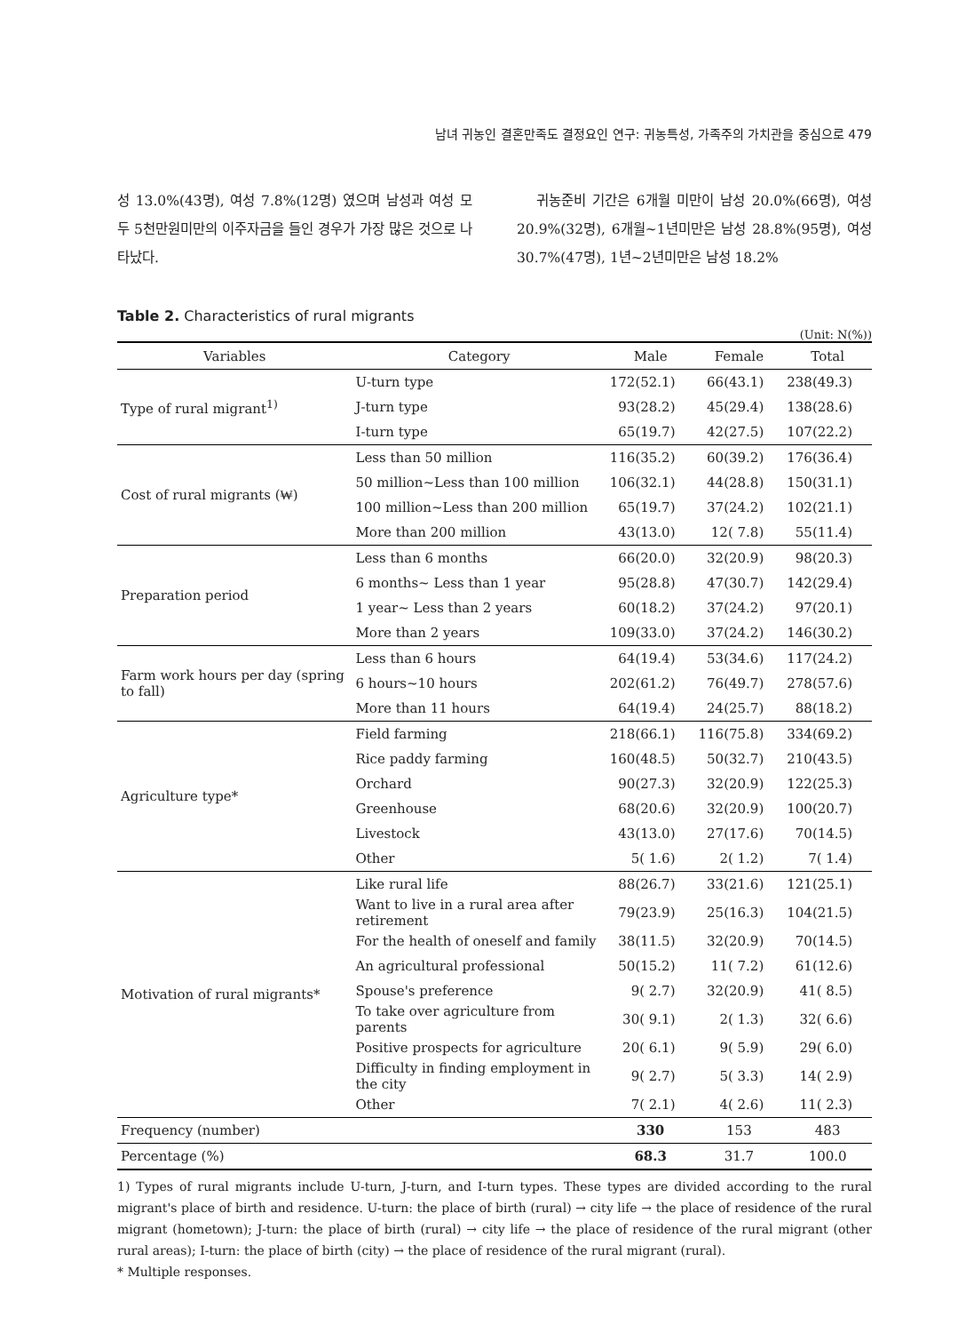남녀 귀농인 결혼만족도 결정요인 연구: 귀농특성, 가족주의 가치관을 중심으로 479
성 13.0%(43명), 여성 7.8%(12명) 였으며 남성과 여성 모두 5천만원미만의 이주자금을 들인 경우가 가장 많은 것으로 나타났다.
귀농준비 기간은 6개월 미만이 남성 20.0%(66명), 여성 20.9%(32명), 6개월~1년미만은 남성 28.8%(95명), 여성 30.7%(47명), 1년~2년미만은 남성 18.2%
Table 2. Characteristics of rural migrants
(Unit: N(%))
| Variables | Category | Male | Female | Total |
| --- | --- | --- | --- | --- |
| Type of rural migrant<sup>1)</sup> | U-turn type | 172(52.1) | 66(43.1) | 238(49.3) |
| | J-turn type | 93(28.2) | 45(29.4) | 138(28.6) |
| | I-turn type | 65(19.7) | 42(27.5) | 107(22.2) |
| Cost of rural migrants (₩) | Less than 50 million | 116(35.2) | 60(39.2) | 176(36.4) |
| | 50 million~Less than 100 million | 106(32.1) | 44(28.8) | 150(31.1) |
| | 100 million~Less than 200 million | 65(19.7) | 37(24.2) | 102(21.1) |
| | More than 200 million | 43(13.0) | 12( 7.8) | 55(11.4) |
| Preparation period | Less than 6 months | 66(20.0) | 32(20.9) | 98(20.3) |
| | 6 months~ Less than 1 year | 95(28.8) | 47(30.7) | 142(29.4) |
| | 1 year~ Less than 2 years | 60(18.2) | 37(24.2) | 97(20.1) |
| | More than 2 years | 109(33.0) | 37(24.2) | 146(30.2) |
| Farm work hours per day (spring to fall) | Less than 6 hours | 64(19.4) | 53(34.6) | 117(24.2) |
| | 6 hours~10 hours | 202(61.2) | 76(49.7) | 278(57.6) |
| | More than 11 hours | 64(19.4) | 24(25.7) | 88(18.2) |
| Agriculture type* | Field farming | 218(66.1) | 116(75.8) | 334(69.2) |
| | Rice paddy farming | 160(48.5) | 50(32.7) | 210(43.5) |
| | Orchard | 90(27.3) | 32(20.9) | 122(25.3) |
| | Greenhouse | 68(20.6) | 32(20.9) | 100(20.7) |
| | Livestock | 43(13.0) | 27(17.6) | 70(14.5) |
| | Other | 5( 1.6) | 2( 1.2) | 7( 1.4) |
| Motivation of rural migrants* | Like rural life | 88(26.7) | 33(21.6) | 121(25.1) |
| | Want to live in a rural area after retirement | 79(23.9) | 25(16.3) | 104(21.5) |
| | For the health of oneself and family | 38(11.5) | 32(20.9) | 70(14.5) |
| | An agricultural professional | 50(15.2) | 11( 7.2) | 61(12.6) |
| | Spouse's preference | 9( 2.7) | 32(20.9) | 41( 8.5) |
| | To take over agriculture from parents | 30( 9.1) | 2( 1.3) | 32( 6.6) |
| | Positive prospects for agriculture | 20( 6.1) | 9( 5.9) | 29( 6.0) |
| | Difficulty in finding employment in the city | 9( 2.7) | 5( 3.3) | 14( 2.9) |
| | Other | 7( 2.1) | 4( 2.6) | 11( 2.3) |
| Frequency (number) | | 330 | 153 | 483 |
| Percentage (%) | | 68.3 | 31.7 | 100.0 |
1) Types of rural migrants include U-turn, J-turn, and I-turn types. These types are divided according to the rural migrant's place of birth and residence. U-turn: the place of birth (rural) → city life → the place of residence of the rural migrant (hometown); J-turn: the place of birth (rural) → city life → the place of residence of the rural migrant (other rural areas); I-turn: the place of birth (city) → the place of residence of the rural migrant (rural).
* Multiple responses.